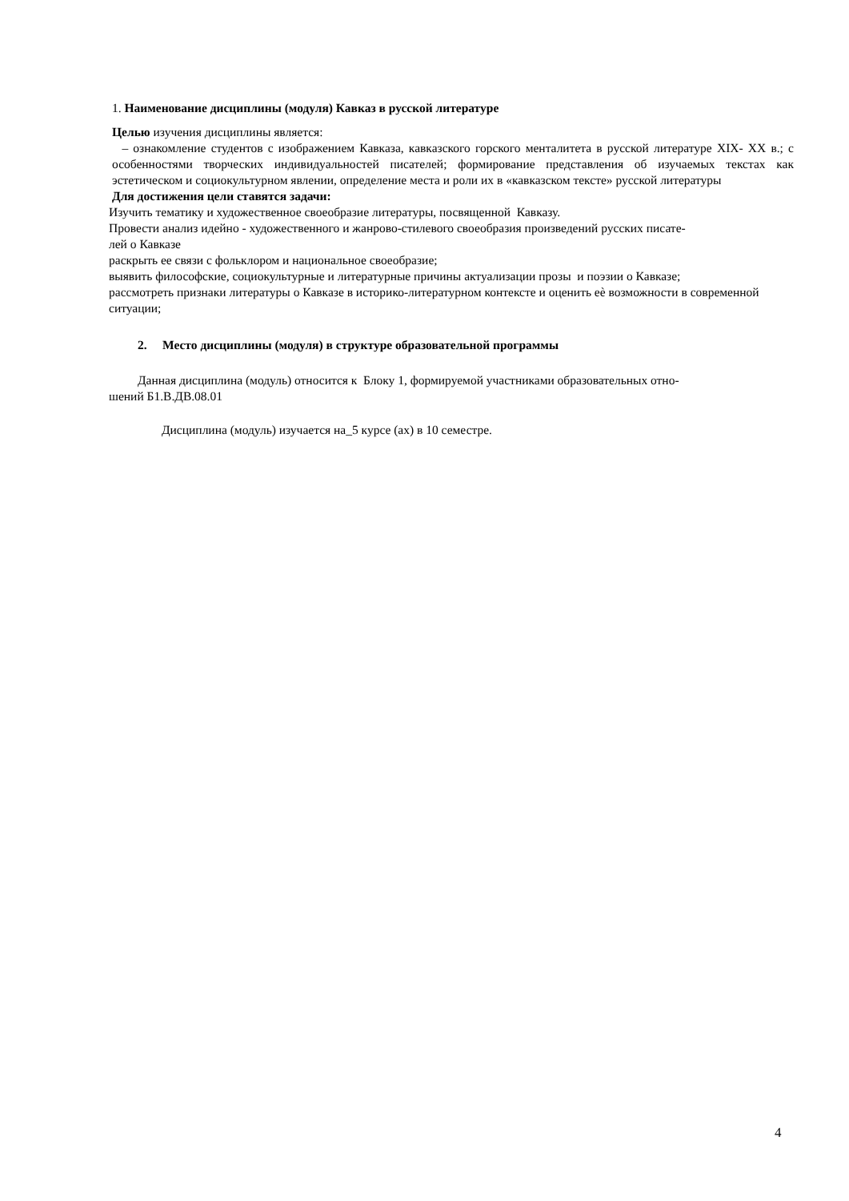1. Наименование дисциплины (модуля) Кавказ в русской литературе
Целью изучения дисциплины является:
– ознакомление студентов с изображением Кавказа, кавказского горского менталитета в русской литературе XIX- XX в.; с особенностями творческих индивидуальностей писателей; формирование представления об изучаемых текстах как эстетическом и социокультурном явлении, определение места и роли их в «кавказском тексте» русской литературы
Для достижения цели ставятся задачи:
Изучить тематику и художественное своеобразие литературы, посвященной Кавказу.
Провести анализ идейно - художественного и жанрово-стилевого своеобразия произведений русских писате-
лей о Кавказе
раскрыть ее связи с фольклором и национальное своеобразие;
выявить философские, социокультурные и литературные причины актуализации прозы и поэзии о Кавказе;
рассмотреть признаки литературы о Кавказе в историко-литературном контексте и оценить еѐ возможности в современной ситуации;
2. Место дисциплины (модуля) в структуре образовательной программы
Данная дисциплина (модуль) относится к Блоку 1, формируемой участниками образовательных отно-
шений Б1.В.ДВ.08.01
Дисциплина (модуль) изучается на_5 курсе (ах) в 10 семестре.
4